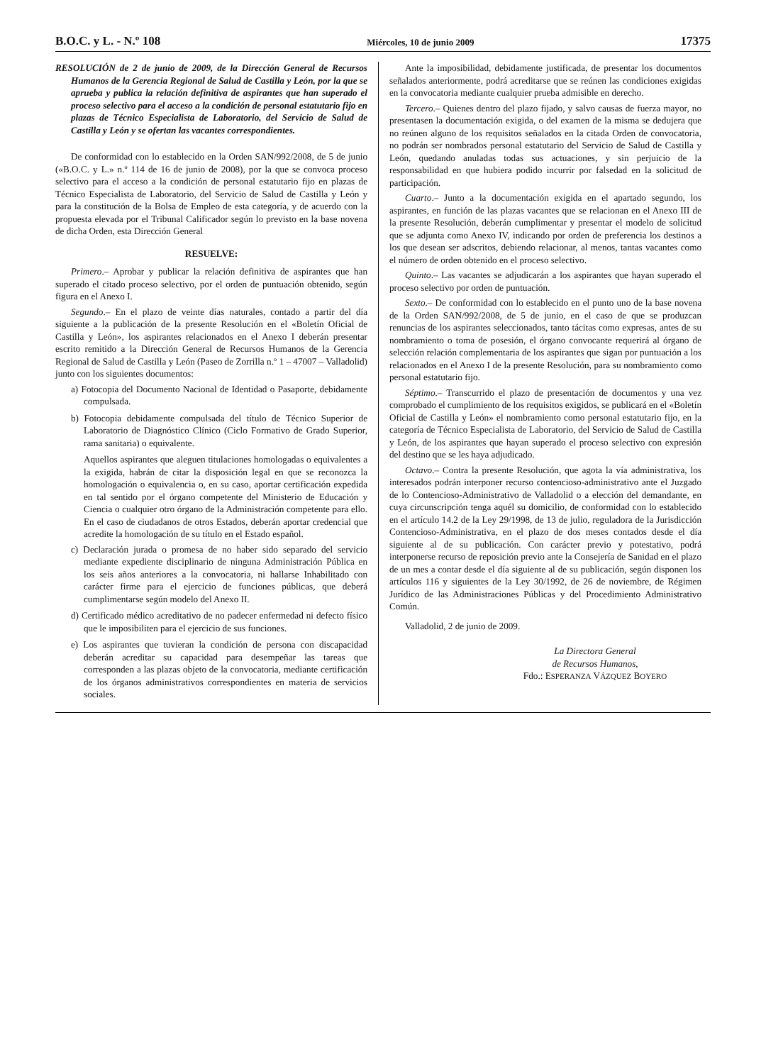B.O.C. y L. - N.º 108 Miércoles, 10 de junio 2009 17375
RESOLUCIÓN de 2 de junio de 2009, de la Dirección General de Recursos Humanos de la Gerencia Regional de Salud de Castilla y León, por la que se aprueba y publica la relación definitiva de aspirantes que han superado el proceso selectivo para el acceso a la condición de personal estatutario fijo en plazas de Técnico Especialista de Laboratorio, del Servicio de Salud de Castilla y León y se ofertan las vacantes correspondientes.
De conformidad con lo establecido en la Orden SAN/992/2008, de 5 de junio («B.O.C. y L.» n.º 114 de 16 de junio de 2008), por la que se convoca proceso selectivo para el acceso a la condición de personal estatutario fijo en plazas de Técnico Especialista de Laboratorio, del Servicio de Salud de Castilla y León y para la constitución de la Bolsa de Empleo de esta categoría, y de acuerdo con la propuesta elevada por el Tribunal Calificador según lo previsto en la base novena de dicha Orden, esta Dirección General
RESUELVE:
Primero.– Aprobar y publicar la relación definitiva de aspirantes que han superado el citado proceso selectivo, por el orden de puntuación obtenido, según figura en el Anexo I.
Segundo.– En el plazo de veinte días naturales, contado a partir del día siguiente a la publicación de la presente Resolución en el «Boletín Oficial de Castilla y León», los aspirantes relacionados en el Anexo I deberán presentar escrito remitido a la Dirección General de Recursos Humanos de la Gerencia Regional de Salud de Castilla y León (Paseo de Zorrilla n.º 1 – 47007 – Valladolid) junto con los siguientes documentos:
a) Fotocopia del Documento Nacional de Identidad o Pasaporte, debidamente compulsada.
b) Fotocopia debidamente compulsada del título de Técnico Superior de Laboratorio de Diagnóstico Clínico (Ciclo Formativo de Grado Superior, rama sanitaria) o equivalente.
Aquellos aspirantes que aleguen titulaciones homologadas o equivalentes a la exigida, habrán de citar la disposición legal en que se reconozca la homologación o equivalencia o, en su caso, aportar certificación expedida en tal sentido por el órgano competente del Ministerio de Educación y Ciencia o cualquier otro órgano de la Administración competente para ello. En el caso de ciudadanos de otros Estados, deberán aportar credencial que acredite la homologación de su título en el Estado español.
c) Declaración jurada o promesa de no haber sido separado del servicio mediante expediente disciplinario de ninguna Administración Pública en los seis años anteriores a la convocatoria, ni hallarse Inhabilitado con carácter firme para el ejercicio de funciones públicas, que deberá cumplimentarse según modelo del Anexo II.
d) Certificado médico acreditativo de no padecer enfermedad ni defecto físico que le imposibiliten para el ejercicio de sus funciones.
e) Los aspirantes que tuvieran la condición de persona con discapacidad deberán acreditar su capacidad para desempeñar las tareas que corresponden a las plazas objeto de la convocatoria, mediante certificación de los órganos administrativos correspondientes en materia de servicios sociales.
Ante la imposibilidad, debidamente justificada, de presentar los documentos señalados anteriormente, podrá acreditarse que se reúnen las condiciones exigidas en la convocatoria mediante cualquier prueba admisible en derecho.
Tercero.– Quienes dentro del plazo fijado, y salvo causas de fuerza mayor, no presentasen la documentación exigida, o del examen de la misma se dedujera que no reúnen alguno de los requisitos señalados en la citada Orden de convocatoria, no podrán ser nombrados personal estatutario del Servicio de Salud de Castilla y León, quedando anuladas todas sus actuaciones, y sin perjuicio de la responsabilidad en que hubiera podido incurrir por falsedad en la solicitud de participación.
Cuarto.– Junto a la documentación exigida en el apartado segundo, los aspirantes, en función de las plazas vacantes que se relacionan en el Anexo III de la presente Resolución, deberán cumplimentar y presentar el modelo de solicitud que se adjunta como Anexo IV, indicando por orden de preferencia los destinos a los que desean ser adscritos, debiendo relacionar, al menos, tantas vacantes como el número de orden obtenido en el proceso selectivo.
Quinto.– Las vacantes se adjudicarán a los aspirantes que hayan superado el proceso selectivo por orden de puntuación.
Sexto.– De conformidad con lo establecido en el punto uno de la base novena de la Orden SAN/992/2008, de 5 de junio, en el caso de que se produzcan renuncias de los aspirantes seleccionados, tanto tácitas como expresas, antes de su nombramiento o toma de posesión, el órgano convocante requerirá al órgano de selección relación complementaria de los aspirantes que sigan por puntuación a los relacionados en el Anexo I de la presente Resolución, para su nombramiento como personal estatutario fijo.
Séptimo.– Transcurrido el plazo de presentación de documentos y una vez comprobado el cumplimiento de los requisitos exigidos, se publicará en el «Boletín Oficial de Castilla y León» el nombramiento como personal estatutario fijo, en la categoría de Técnico Especialista de Laboratorio, del Servicio de Salud de Castilla y León, de los aspirantes que hayan superado el proceso selectivo con expresión del destino que se les haya adjudicado.
Octavo.– Contra la presente Resolución, que agota la vía administrativa, los interesados podrán interponer recurso contencioso-administrativo ante el Juzgado de lo Contencioso-Administrativo de Valladolid o a elección del demandante, en cuya circunscripción tenga aquél su domicilio, de conformidad con lo establecido en el artículo 14.2 de la Ley 29/1998, de 13 de julio, reguladora de la Jurisdicción Contencioso-Administrativa, en el plazo de dos meses contados desde el día siguiente al de su publicación. Con carácter previo y potestativo, podrá interponerse recurso de reposición previo ante la Consejería de Sanidad en el plazo de un mes a contar desde el día siguiente al de su publicación, según disponen los artículos 116 y siguientes de la Ley 30/1992, de 26 de noviembre, de Régimen Jurídico de las Administraciones Públicas y del Procedimiento Administrativo Común.
Valladolid, 2 de junio de 2009.
La Directora General
de Recursos Humanos,
Fdo.: ESPERANZA VÁZQUEZ BOYERO